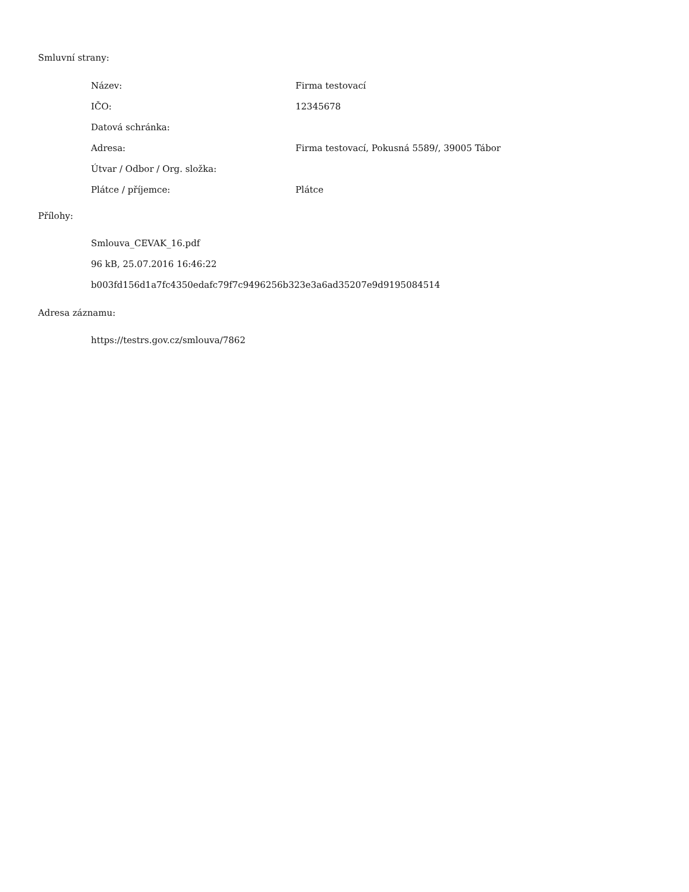Smluvní strany:
| Název: | Firma testovací |
| IČO: | 12345678 |
| Datová schránka: | |
| Adresa: | Firma testovací, Pokusná 5589/, 39005 Tábor |
| Útvar / Odbor / Org. složka: | |
| Plátce / příjemce: | Plátce |
Přílohy:
Smlouva_CEVAK_16.pdf
96 kB, 25.07.2016 16:46:22
b003fd156d1a7fc4350edafc79f7c9496256b323e3a6ad35207e9d9195084514
Adresa záznamu:
https://testrs.gov.cz/smlouva/7862